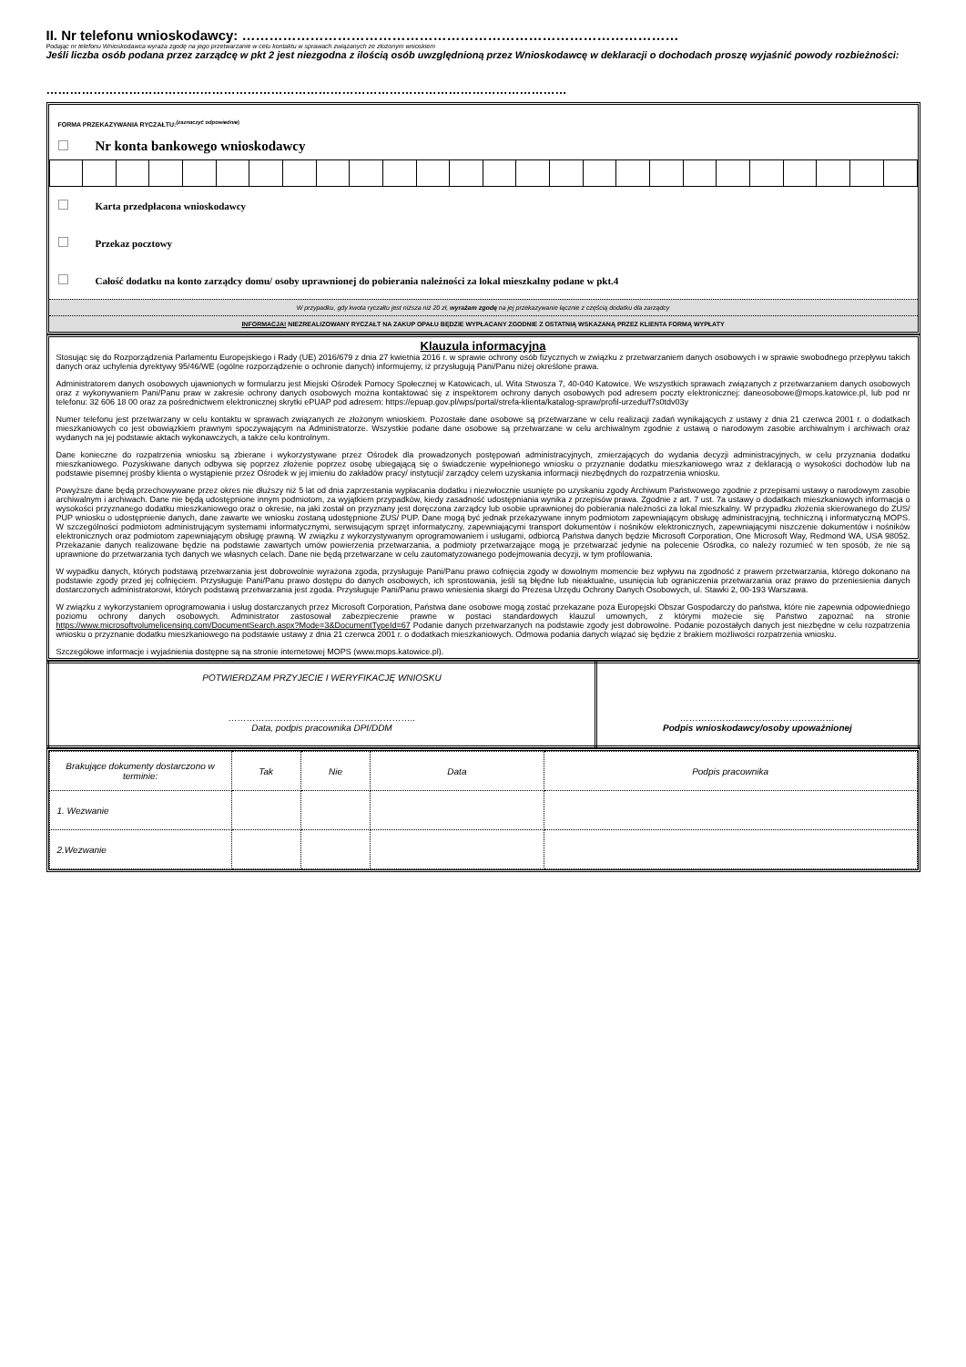II. Nr telefonu wnioskodawcy: ……………………………………………………………………………………
Podając nr telefonu Wnioskodawca wyraża zgodę na jego przetwarzanie w celu kontaktu w sprawach związanych ze złożonym wnioskiem
Jeśli liczba osób podana przez zarządcę w pkt 2 jest niezgodna z ilością osób uwzględnioną przez Wnioskodawcę w deklaracji o dochodach proszę wyjaśnić powody rozbieżności:
……………………………………………………………………………………………………………………
FORMA PRZEKAZYWANIA RYCZAŁTU:<sup>(zaznaczyć odpowiednie)</sup>
Nr konta bankowego wnioskodawcy
Karta przedpłacona wnioskodawcy
Przekaz pocztowy
Całość dodatku na konto zarządcy domu/ osoby uprawnionej do pobierania należności za lokal mieszkalny podane w pkt.4
W przypadku, gdy kwota ryczałtu jest niższa niż 20 zł, wyrażam zgodę na jej przekazywanie łącznie z częścią dodatku dla zarządcy
INFORMACJA! NIEZREALIZOWANY RYCZAŁT NA ZAKUP OPAŁU BĘDZIE WYPŁACANY ZGODNIE Z OSTATNIĄ WSKAZANĄ PRZEZ KLIENTA FORMĄ WYPŁATY
Klauzula informacyjna
Stosując się do Rozporządzenia Parlamentu Europejskiego i Rady (UE) 2016/679 z dnia 27 kwietnia 2016 r. w sprawie ochrony osób fizycznych w związku z przetwarzaniem danych osobowych i w sprawie swobodnego przepływu takich danych oraz uchylenia dyrektywy 95/46/WE (ogólne rozporządzenie o ochronie danych) informujemy, iż przysługują Pani/Panu niżej określone prawa.
Administratorem danych osobowych ujawnionych w formularzu jest Miejski Ośrodek Pomocy Społecznej w Katowicach, ul. Wita Stwosza 7, 40-040 Katowice. We wszystkich sprawach związanych z przetwarzaniem danych osobowych oraz z wykonywaniem Pani/Panu praw w zakresie ochrony danych osobowych można kontaktować się z inspektorem ochrony danych osobowych pod adresem poczty elektronicznej: daneosobowe@mops.katowice.pl, lub pod nr telefonu: 32 606 18 00 oraz za pośrednictwem elektronicznej skrytki ePUAP pod adresem: https://epuap.gov.pl/wps/portal/strefa-klienta/katalog-spraw/profil-urzedu/f7s0tdv03y
Numer telefonu jest przetwarzany w celu kontaktu w sprawach związanych ze złożonym wnioskiem. Pozostałe dane osobowe są przetwarzane w celu realizacji zadań wynikających z ustawy z dnia 21 czerwca 2001 r. o dodatkach mieszkaniowych co jest obowiązkiem prawnym spoczywającym na Administratorze. Wszystkie podane dane osobowe są przetwarzane w celu archiwalnym zgodnie z ustawą o narodowym zasobie archiwalnym i archiwach oraz wydanych na jej podstawie aktach wykonawczych, a także celu kontrolnym.
Dane konieczne do rozpatrzenia wniosku są zbierane i wykorzystywane przez Ośrodek dla prowadzonych postępowań administracyjnych, zmierzających do wydania decyzji administracyjnych, w celu przyznania dodatku mieszkaniowego. Pozyskiwane danych odbywa się poprzez złożenie poprzez osobę ubiegającą się o świadczenie wypełnionego wniosku o przyznanie dodatku mieszkaniowego wraz z deklaracją o wysokości dochodów lub na podstawie pisemnej prośby klienta o wystąpienie przez Ośrodek w jej imieniu do zakładów pracy/ instytucji/ zarządcy celem uzyskania informacji niezbędnych do rozpatrzenia wniosku.
Powyższe dane będą przechowywane przez okres nie dłuższy niż 5 lat od dnia zaprzestania wypłacania dodatku i niezwłocznie usunięte po uzyskaniu zgody Archiwum Państwowego zgodnie z przepisami ustawy o narodowym zasobie archiwalnym i archiwach. Dane nie będą udostępnione innym podmiotom, za wyjątkiem przypadków, kiedy zasadność udostępniania wynika z przepisów prawa. Zgodnie z art. 7 ust. 7a ustawy o dodatkach mieszkaniowych informacja o wysokości przyznanego dodatku mieszkaniowego oraz o okresie, na jaki został on przyznany jest doręczona zarządcy lub osobie uprawnionej do pobierania należności za lokal mieszkalny. W przypadku złożenia skierowanego do ZUS/ PUP wniosku o udostępnienie danych, dane zawarte we wniosku zostaną udostępnione ZUS/ PUP. Dane mogą być jednak przekazywane innym podmiotom zapewniającym obsługę administracyjną, techniczną i informatyczną MOPS. W szczególności podmiotom administrującym systemami informatycznymi, serwisującym sprzęt informatyczny, zapewniającymi transport dokumentów i nośników elektronicznych, zapewniającymi niszczenie dokumentów i nośników elektronicznych oraz podmiotom zapewniającym obsługę prawną. W związku z wykorzystywanym oprogramowaniem i usługami, odbiorcą Państwa danych będzie Microsoft Corporation, One Microsoft Way, Redmond WA, USA 98052. Przekazanie danych realizowane będzie na podstawie zawartych umów powierzenia przetwarzania, a podmioty przetwarzające mogą je przetwarzać jedynie na polecenie Ośrodka, co należy rozumieć w ten sposób, że nie są uprawnione do przetwarzania tych danych we własnych celach. Dane nie będą przetwarzane w celu zautomatyzowanego podejmowania decyzji, w tym profilowania.
W wypadku danych, których podstawą przetwarzania jest dobrowolnie wyrażona zgoda, przysługuje Pani/Panu prawo cofnięcia zgody w dowolnym momencie bez wpływu na zgodność z prawem przetwarzania, którego dokonano na podstawie zgody przed jej cofnięciem. Przysługuje Pani/Panu prawo dostępu do danych osobowych, ich sprostowania, jeśli są błędne lub nieaktualne, usunięcia lub ograniczenia przetwarzania oraz prawo do przeniesienia danych dostarczonych administratorowi, których podstawą przetwarzania jest zgoda. Przysługuje Pani/Panu prawo wniesienia skargi do Prezesa Urzędu Ochrony Danych Osobowych, ul. Stawki 2, 00-193 Warszawa.
W związku z wykorzystaniem oprogramowania i usług dostarczanych przez Microsoft Corporation, Państwa dane osobowe mogą zostać przekazane poza Europejski Obszar Gospodarczy do państwa, które nie zapewnia odpowiedniego poziomu ochrony danych osobowych. Administrator zastosował zabezpieczenie prawne w postaci standardowych klauzul umownych, z którymi możecie się Państwo zapoznać na stronie https://www.microsoftvolumelicensing.com/DocumentSearch.aspx?Mode=3&DocumentTypeId=67 Podanie danych przetwarzanych na podstawie zgody jest dobrowolne. Podanie pozostałych danych jest niezbędne w celu rozpatrzenia wniosku o przyznanie dodatku mieszkaniowego na podstawie ustawy z dnia 21 czerwca 2001 r. o dodatkach mieszkaniowych. Odmowa podania danych wiązać się będzie z brakiem możliwości rozpatrzenia wniosku.
Szczegółowe informacje i wyjaśnienia dostępne są na stronie internetowej MOPS (www.mops.katowice.pl).
| POTWIERDZAM PRZYJECIE I WERYFIKACJĘ WNIOSKU …………………………………………………….. Data, podpis pracownika DPI/DDM | …………………………………………… Podpis wnioskodawcy/osoby upoważnionej |
| Brakujące dokumenty dostarczono w terminie: | Tak | Nie | Data | Podpis pracownika |
| 1. Wezwanie | | | | |
| 2.Wezwanie | | | | |